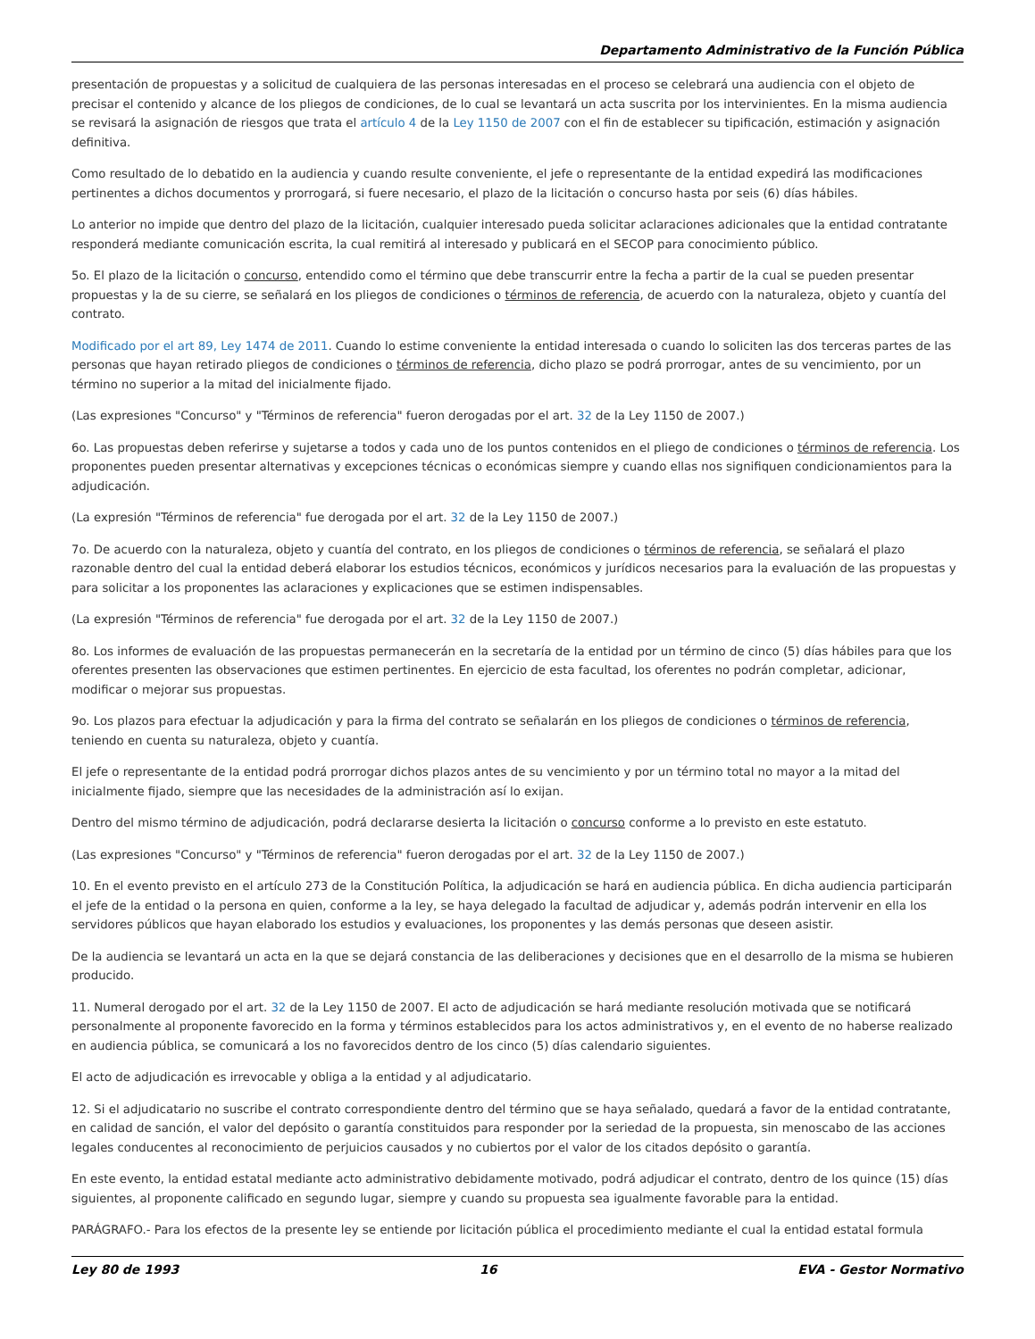Departamento Administrativo de la Función Pública
presentación de propuestas y a solicitud de cualquiera de las personas interesadas en el proceso se celebrará una audiencia con el objeto de precisar el contenido y alcance de los pliegos de condiciones, de lo cual se levantará un acta suscrita por los intervinientes. En la misma audiencia se revisará la asignación de riesgos que trata el artículo 4 de la Ley 1150 de 2007 con el fin de establecer su tipificación, estimación y asignación definitiva.
Como resultado de lo debatido en la audiencia y cuando resulte conveniente, el jefe o representante de la entidad expedirá las modificaciones pertinentes a dichos documentos y prorrogará, si fuere necesario, el plazo de la licitación o concurso hasta por seis (6) días hábiles.
Lo anterior no impide que dentro del plazo de la licitación, cualquier interesado pueda solicitar aclaraciones adicionales que la entidad contratante responderá mediante comunicación escrita, la cual remitirá al interesado y publicará en el SECOP para conocimiento público.
5o. El plazo de la licitación o concurso, entendido como el término que debe transcurrir entre la fecha a partir de la cual se pueden presentar propuestas y la de su cierre, se señalará en los pliegos de condiciones o términos de referencia, de acuerdo con la naturaleza, objeto y cuantía del contrato.
Modificado por el art 89, Ley 1474 de 2011. Cuando lo estime conveniente la entidad interesada o cuando lo soliciten las dos terceras partes de las personas que hayan retirado pliegos de condiciones o términos de referencia, dicho plazo se podrá prorrogar, antes de su vencimiento, por un término no superior a la mitad del inicialmente fijado.
(Las expresiones "Concurso" y "Términos de referencia" fueron derogadas por el art. 32 de la Ley 1150 de 2007.)
6o. Las propuestas deben referirse y sujetarse a todos y cada uno de los puntos contenidos en el pliego de condiciones o términos de referencia. Los proponentes pueden presentar alternativas y excepciones técnicas o económicas siempre y cuando ellas nos signifiquen condicionamientos para la adjudicación.
(La expresión "Términos de referencia" fue derogada por el art. 32 de la Ley 1150 de 2007.)
7o. De acuerdo con la naturaleza, objeto y cuantía del contrato, en los pliegos de condiciones o términos de referencia, se señalará el plazo razonable dentro del cual la entidad deberá elaborar los estudios técnicos, económicos y jurídicos necesarios para la evaluación de las propuestas y para solicitar a los proponentes las aclaraciones y explicaciones que se estimen indispensables.
(La expresión "Términos de referencia" fue derogada por el art. 32 de la Ley 1150 de 2007.)
8o. Los informes de evaluación de las propuestas permanecerán en la secretaría de la entidad por un término de cinco (5) días hábiles para que los oferentes presenten las observaciones que estimen pertinentes. En ejercicio de esta facultad, los oferentes no podrán completar, adicionar, modificar o mejorar sus propuestas.
9o. Los plazos para efectuar la adjudicación y para la firma del contrato se señalarán en los pliegos de condiciones o términos de referencia, teniendo en cuenta su naturaleza, objeto y cuantía.
El jefe o representante de la entidad podrá prorrogar dichos plazos antes de su vencimiento y por un término total no mayor a la mitad del inicialmente fijado, siempre que las necesidades de la administración así lo exijan.
Dentro del mismo término de adjudicación, podrá declararse desierta la licitación o concurso conforme a lo previsto en este estatuto.
(Las expresiones "Concurso" y "Términos de referencia" fueron derogadas por el art. 32 de la Ley 1150 de 2007.)
10. En el evento previsto en el artículo 273 de la Constitución Política, la adjudicación se hará en audiencia pública. En dicha audiencia participarán el jefe de la entidad o la persona en quien, conforme a la ley, se haya delegado la facultad de adjudicar y, además podrán intervenir en ella los servidores públicos que hayan elaborado los estudios y evaluaciones, los proponentes y las demás personas que deseen asistir.
De la audiencia se levantará un acta en la que se dejará constancia de las deliberaciones y decisiones que en el desarrollo de la misma se hubieren producido.
11. Numeral derogado por el art. 32 de la Ley 1150 de 2007. El acto de adjudicación se hará mediante resolución motivada que se notificará personalmente al proponente favorecido en la forma y términos establecidos para los actos administrativos y, en el evento de no haberse realizado en audiencia pública, se comunicará a los no favorecidos dentro de los cinco (5) días calendario siguientes.
El acto de adjudicación es irrevocable y obliga a la entidad y al adjudicatario.
12. Si el adjudicatario no suscribe el contrato correspondiente dentro del término que se haya señalado, quedará a favor de la entidad contratante, en calidad de sanción, el valor del depósito o garantía constituidos para responder por la seriedad de la propuesta, sin menoscabo de las acciones legales conducentes al reconocimiento de perjuicios causados y no cubiertos por el valor de los citados depósito o garantía.
En este evento, la entidad estatal mediante acto administrativo debidamente motivado, podrá adjudicar el contrato, dentro de los quince (15) días siguientes, al proponente calificado en segundo lugar, siempre y cuando su propuesta sea igualmente favorable para la entidad.
PARÁGRAFO.- Para los efectos de la presente ley se entiende por licitación pública el procedimiento mediante el cual la entidad estatal formula
Ley 80 de 1993 16 EVA - Gestor Normativo